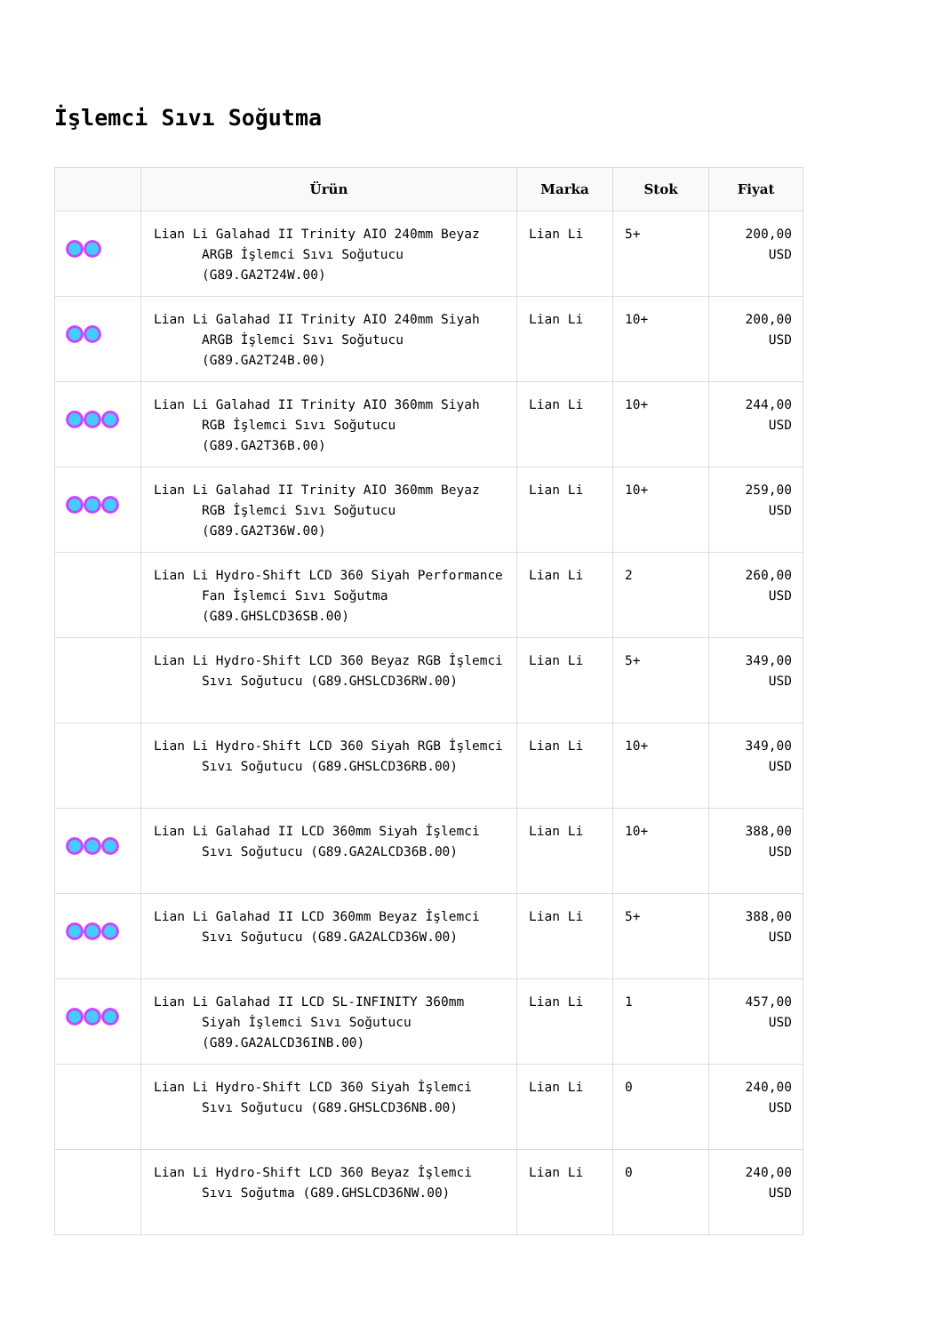İşlemci Sıvı Soğutma
| | Ürün | Marka | Stok | Fiyat |
| --- | --- | --- | --- | --- |
| | Lian Li Galahad II Trinity AIO 240mm Beyaz ARGB İşlemci Sıvı Soğutucu (G89.GA2T24W.00) | Lian Li | 5+ | 200,00 USD |
| | Lian Li Galahad II Trinity AIO 240mm Siyah ARGB İşlemci Sıvı Soğutucu (G89.GA2T24B.00) | Lian Li | 10+ | 200,00 USD |
| | Lian Li Galahad II Trinity AIO 360mm Siyah RGB İşlemci Sıvı Soğutucu (G89.GA2T36B.00) | Lian Li | 10+ | 244,00 USD |
| | Lian Li Galahad II Trinity AIO 360mm Beyaz RGB İşlemci Sıvı Soğutucu (G89.GA2T36W.00) | Lian Li | 10+ | 259,00 USD |
| | Lian Li Hydro-Shift LCD 360 Siyah Performance Fan İşlemci Sıvı Soğutma (G89.GHSLCD36SB.00) | Lian Li | 2 | 260,00 USD |
| | Lian Li Hydro-Shift LCD 360 Beyaz RGB İşlemci Sıvı Soğutucu (G89.GHSLCD36RW.00) | Lian Li | 5+ | 349,00 USD |
| | Lian Li Hydro-Shift LCD 360 Siyah RGB İşlemci Sıvı Soğutucu (G89.GHSLCD36RB.00) | Lian Li | 10+ | 349,00 USD |
| | Lian Li Galahad II LCD 360mm Siyah İşlemci Sıvı Soğutucu (G89.GA2ALCD36B.00) | Lian Li | 10+ | 388,00 USD |
| | Lian Li Galahad II LCD 360mm Beyaz İşlemci Sıvı Soğutucu (G89.GA2ALCD36W.00) | Lian Li | 5+ | 388,00 USD |
| | Lian Li Galahad II LCD SL-INFINITY 360mm Siyah İşlemci Sıvı Soğutucu (G89.GA2ALCD36INB.00) | Lian Li | 1 | 457,00 USD |
| | Lian Li Hydro-Shift LCD 360 Siyah İşlemci Sıvı Soğutucu (G89.GHSLCD36NB.00) | Lian Li | 0 | 240,00 USD |
| | Lian Li Hydro-Shift LCD 360 Beyaz İşlemci Sıvı Soğutma (G89.GHSLCD36NW.00) | Lian Li | 0 | 240,00 USD |